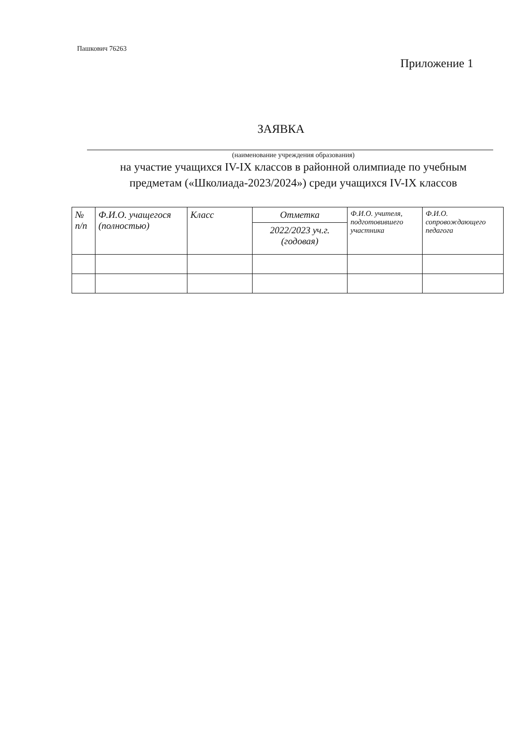Пашкович 76263
Приложение 1
ЗАЯВКА
(наименование учреждения образования)
на участие учащихся IV-IX классов в районной олимпиаде по учебным
предметам («Школиада-2023/2024») среди учащихся IV-IX классов
| № п/п | Ф.И.О. учащегося (полностью) | Класс | Отметка | Ф.И.О. учителя, подготовившего участника | Ф.И.О. сопровождающего педагога |
| | | | 2022/2023 уч.г. (годовая) | | |